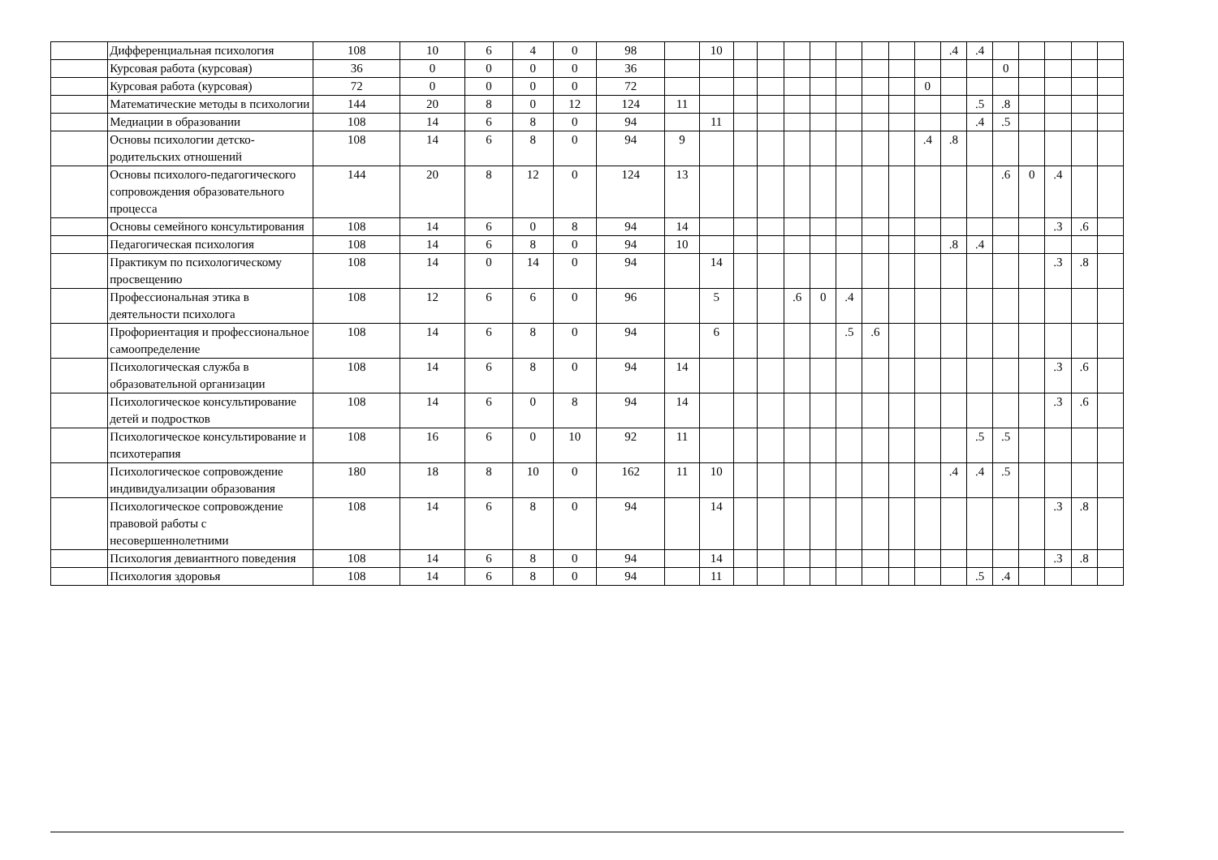| | Дифференциальная психология | 108 | 10 | 6 | 4 | 0 | 98 | | 10 | | | | | | | | | .4 | .4 | | | | | |
| | Курсовая работа (курсовая) | 36 | 0 | 0 | 0 | 0 | 36 | | | | | | | | | | | | | 0 | | | | |
| | Курсовая работа (курсовая) | 72 | 0 | 0 | 0 | 0 | 72 | | | | | | | | | | 0 | | | | | | | |
| | Математические методы в психологии | 144 | 20 | 8 | 0 | 12 | 124 | 11 | | | | | | | | | | | .5 | .8 | | | | |
| | Медиации в образовании | 108 | 14 | 6 | 8 | 0 | 94 | | 11 | | | | | | | | | | .4 | .5 | | | | |
| | Основы психологии детско-родительских отношений | 108 | 14 | 6 | 8 | 0 | 94 | 9 | | | | | | | | | .4 | .8 | | | | | | |
| | Основы психолого-педагогического сопровождения образовательного процесса | 144 | 20 | 8 | 12 | 0 | 124 | 13 | | | | | | | | | | | | .6 | 0 | .4 | | |
| | Основы семейного консультирования | 108 | 14 | 6 | 0 | 8 | 94 | 14 | | | | | | | | | | | | | | .3 | .6 | |
| | Педагогическая психология | 108 | 14 | 6 | 8 | 0 | 94 | 10 | | | | | | | | | | .8 | .4 | | | | | |
| | Практикум по психологическому просвещению | 108 | 14 | 0 | 14 | 0 | 94 | | 14 | | | | | | | | | | | | | .3 | .8 | |
| | Профессиональная этика в деятельности психолога | 108 | 12 | 6 | 6 | 0 | 96 | | 5 | | | .6 | 0 | .4 | | | | | | | | | | |
| | Профориентация и профессиональное самоопределение | 108 | 14 | 6 | 8 | 0 | 94 | | 6 | | | | | .5 | .6 | | | | | | | | | |
| | Психологическая служба в образовательной организации | 108 | 14 | 6 | 8 | 0 | 94 | 14 | | | | | | | | | | | | | | .3 | .6 | |
| | Психологическое консультирование детей и подростков | 108 | 14 | 6 | 0 | 8 | 94 | 14 | | | | | | | | | | | | | | .3 | .6 | |
| | Психологическое консультирование и психотерапия | 108 | 16 | 6 | 0 | 10 | 92 | 11 | | | | | | | | | | | .5 | .5 | | | | |
| | Психологическое сопровождение индивидуализации образования | 180 | 18 | 8 | 10 | 0 | 162 | 11 | 10 | | | | | | | | | .4 | .4 | .5 | | | | |
| | Психологическое сопровождение правовой работы с несовершеннолетними | 108 | 14 | 6 | 8 | 0 | 94 | | 14 | | | | | | | | | | | | | .3 | .8 | |
| | Психология девиантного поведения | 108 | 14 | 6 | 8 | 0 | 94 | | 14 | | | | | | | | | | | | | .3 | .8 | |
| | Психология здоровья | 108 | 14 | 6 | 8 | 0 | 94 | | 11 | | | | | | | | | | .5 | .4 | | | | |